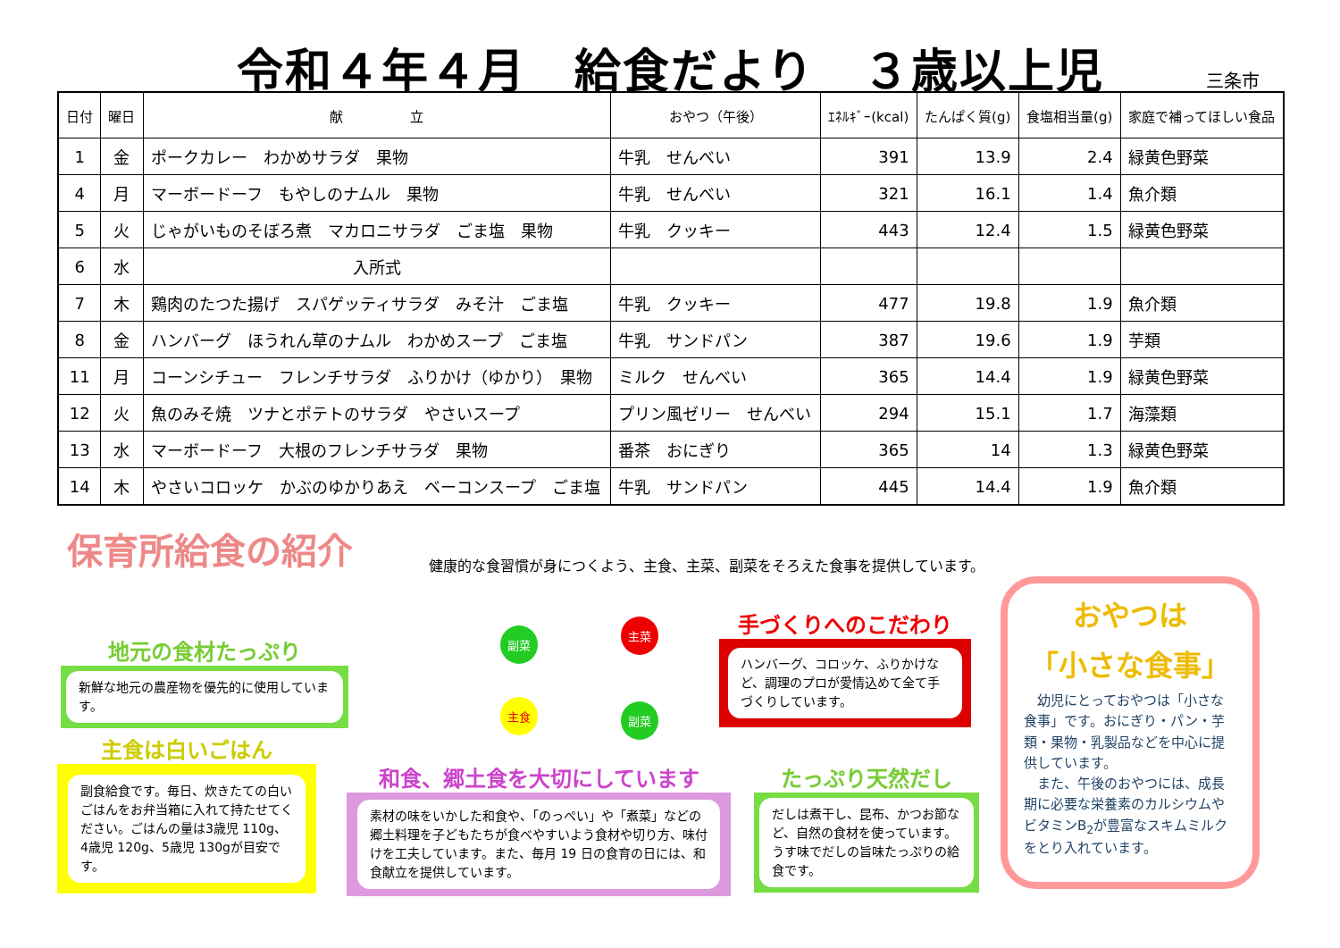令和４年４月　給食だより　３歳以上児
三条市
| 日付 | 曜日 | 献 立 | おやつ（午後） | ｴﾈﾙｷﾞｰ(kcal) | たんぱく質(g) | 食塩相当量(g) | 家庭で補ってほしい食品 |
| --- | --- | --- | --- | --- | --- | --- | --- |
| 1 | 金 | ポークカレー わかめサラダ 果物 | 牛乳 せんべい | 391 | 13.9 | 2.4 | 緑黄色野菜 |
| 4 | 月 | マーボードーフ もやしのナムル 果物 | 牛乳 せんべい | 321 | 16.1 | 1.4 | 魚介類 |
| 5 | 火 | じゃがいものそぼろ煮 マカロニサラダ ごま塩 果物 | 牛乳 クッキー | 443 | 12.4 | 1.5 | 緑黄色野菜 |
| 6 | 水 | 入所式 | | | | | |
| 7 | 木 | 鶏肉のたつた揚げ スパゲッティサラダ みそ汁 ごま塩 | 牛乳 クッキー | 477 | 19.8 | 1.9 | 魚介類 |
| 8 | 金 | ハンバーグ ほうれん草のナムル わかめスープ ごま塩 | 牛乳 サンドパン | 387 | 19.6 | 1.9 | 芋類 |
| 11 | 月 | コーンシチュー フレンチサラダ ふりかけ（ゆかり） 果物 | ミルク せんべい | 365 | 14.4 | 1.9 | 緑黄色野菜 |
| 12 | 火 | 魚のみそ焼 ツナとポテトのサラダ やさいスープ | プリン風ゼリー せんべい | 294 | 15.1 | 1.7 | 海藻類 |
| 13 | 水 | マーボードーフ 大根のフレンチサラダ 果物 | 番茶 おにぎり | 365 | 14 | 1.3 | 緑黄色野菜 |
| 14 | 木 | やさいコロッケ かぶのゆかりあえ ベーコンスープ ごま塩 | 牛乳 サンドパン | 445 | 14.4 | 1.9 | 魚介類 |
保育所給食の紹介
健康的な食習慣が身につくよう、主食、主菜、副菜をそろえた食事を提供しています。
副菜
主菜
主食 副菜
地元の食材たっぷり
新鮮な地元の農産物を優先的に使用しています。
主食は白いごはん
副食給食です。毎日、炊きたての白いごはんをお弁当箱に入れて持たせてください。ごはんの量は3歳児 110g、4歳児 120g、5歳児 130gが目安です。
和食、郷土食を大切にしています
素材の味をいかした和食や、「のっぺい」や「煮菜」などの郷土料理を子どもたちが食べやすいよう食材や切り方、味付けを工夫しています。また、毎月 19 日の食育の日には、和食献立を提供しています。
手づくりへのこだわり
ハンバーグ、コロッケ、ふりかけなど、調理のプロが愛情込めて全て手づくりしています。
たっぷり天然だし
だしは煮干し、昆布、かつお節など、自然の食材を使っています。 うす味でだしの旨味たっぷりの給食です。
おやつは
「小さな食事」
　幼児にとっておやつは「小さな食事」です。おにぎり・パン・芋類・果物・乳製品などを中心に提供しています。
　また、午後のおやつには、成長期に必要な栄養素のカルシウムやビタミンB<sub>2</sub>が豊富なスキムミルクをとり入れています。